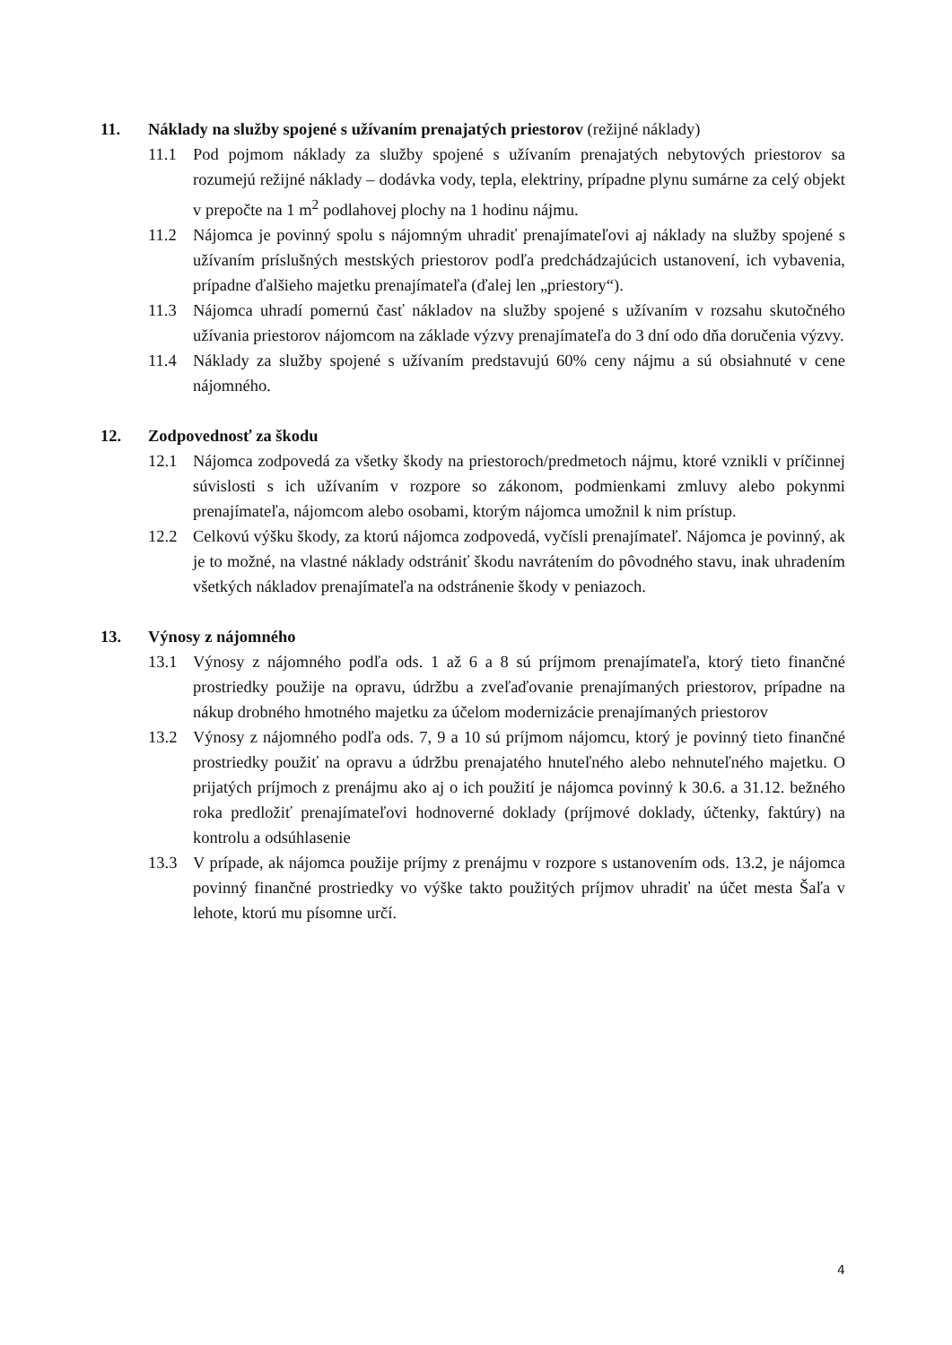11. Náklady na služby spojené s užívaním prenajatých priestorov (režijné náklady)
11.1 Pod pojmom náklady za služby spojené s užívaním prenajatých nebytových priestorov sa rozumejú režijné náklady – dodávka vody, tepla, elektriny, prípadne plynu sumárne za celý objekt v prepočte na 1 m<sup>2</sup> podlahovej plochy na 1 hodinu nájmu.
11.2 Nájomca je povinný spolu s nájomným uhradiť prenajímateľovi aj náklady na služby spojené s užívaním príslušných mestských priestorov podľa predchádzajúcich ustanovení, ich vybavenia, prípadne ďalšieho majetku prenajímateľa (ďalej len „priestory“).
11.3 Nájomca uhradí pomernú časť nákladov na služby spojené s užívaním v rozsahu skutočného užívania priestorov nájomcom na základe výzvy prenajímateľa do 3 dní odo dňa doručenia výzvy.
11.4 Náklady za služby spojené s užívaním predstavujú 60% ceny nájmu a sú obsiahnuté v cene nájomného.
12. Zodpovednosť za škodu
12.1 Nájomca zodpovedá za všetky škody na priestoroch/predmetoch nájmu, ktoré vznikli v príčinnej súvislosti s ich užívaním v rozpore so zákonom, podmienkami zmluvy alebo pokynmi prenajímateľa, nájomcom alebo osobami, ktorým nájomca umožnil k nim prístup.
12.2 Celkovú výšku škody, za ktorú nájomca zodpovedá, vyčísli prenajímateľ. Nájomca je povinný, ak je to možné, na vlastné náklady odstrániť škodu navrátením do pôvodného stavu, inak uhradením všetkých nákladov prenajímateľa na odstránenie škody v peniazoch.
13. Výnosy z nájomného
13.1 Výnosy z nájomného podľa ods. 1 až 6 a 8 sú príjmom prenajímateľa, ktorý tieto finančné prostriedky použije na opravu, údržbu a zveľaďovanie prenajímaných priestorov, prípadne na nákup drobného hmotného majetku za účelom modernizácie prenajímaných priestorov
13.2 Výnosy z nájomného podľa ods. 7, 9 a 10 sú príjmom nájomcu, ktorý je povinný tieto finančné prostriedky použiť na opravu a údržbu prenajatého hnuteľného alebo nehnuteľného majetku. O prijatých príjmoch z prenájmu ako aj o ich použití je nájomca povinný k 30.6. a 31.12. bežného roka predložiť prenajímateľovi hodnoverné doklady (príjmové doklady, účtenky, faktúry) na kontrolu a odsúhlasenie
13.3 V prípade, ak nájomca použije príjmy z prenájmu v rozpore s ustanovením ods. 13.2, je nájomca povinný finančné prostriedky vo výške takto použitých príjmov uhradiť na účet mesta Šaľa v lehote, ktorú mu písomne určí.
4